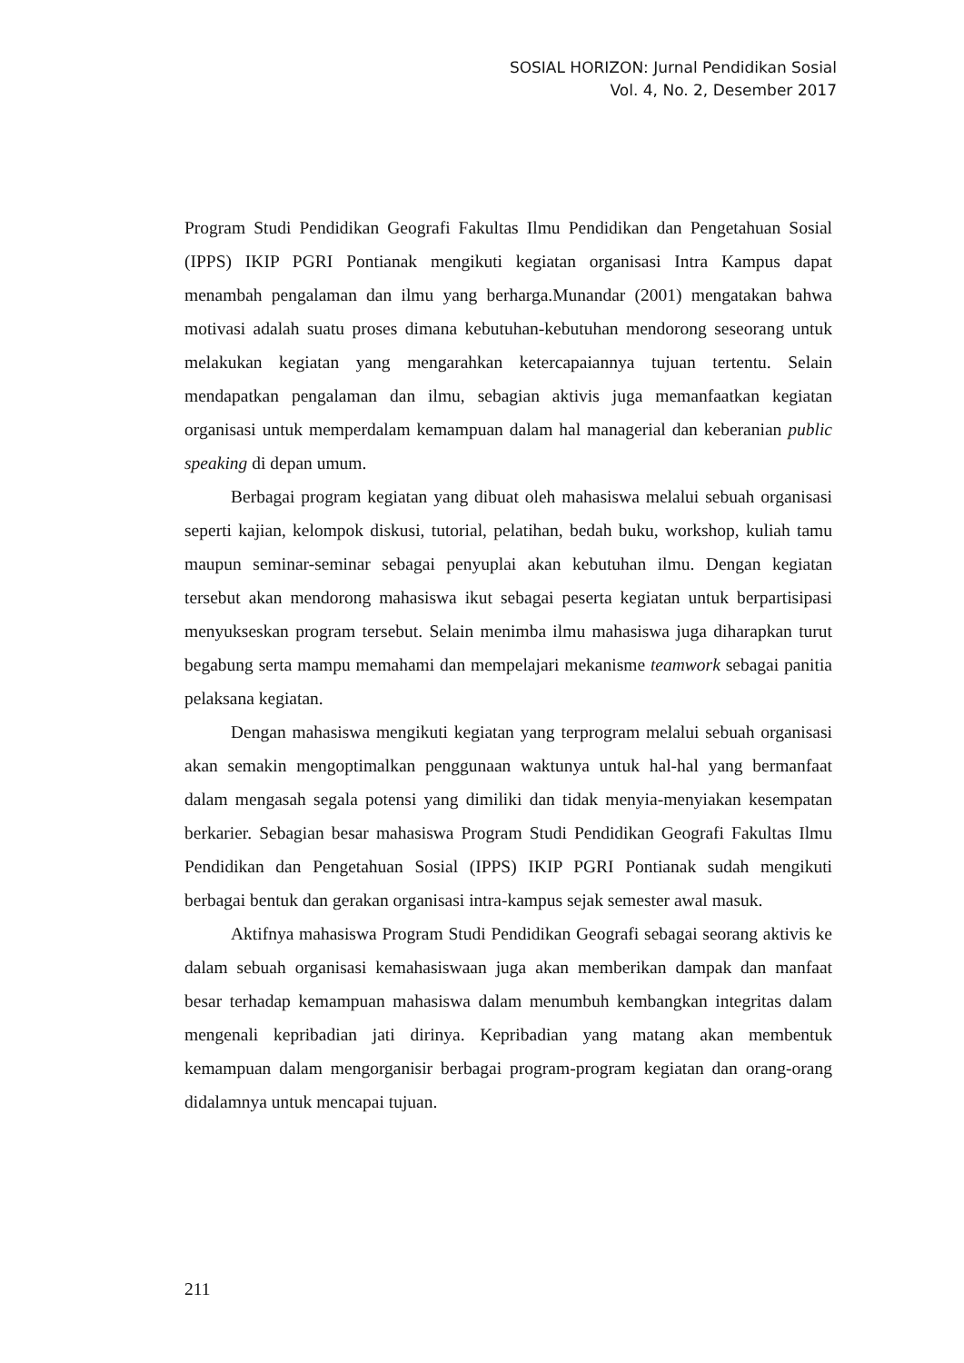SOSIAL HORIZON: Jurnal Pendidikan Sosial
Vol. 4, No. 2, Desember 2017
Program Studi Pendidikan Geografi Fakultas Ilmu Pendidikan dan Pengetahuan Sosial (IPPS) IKIP PGRI Pontianak mengikuti kegiatan organisasi Intra Kampus dapat menambah pengalaman dan ilmu yang berharga.Munandar (2001) mengatakan bahwa motivasi adalah suatu proses dimana kebutuhan-kebutuhan mendorong seseorang untuk melakukan kegiatan yang mengarahkan ketercapaiannya tujuan tertentu. Selain mendapatkan pengalaman dan ilmu, sebagian aktivis juga memanfaatkan kegiatan organisasi untuk memperdalam kemampuan dalam hal managerial dan keberanian public speaking di depan umum.
Berbagai program kegiatan yang dibuat oleh mahasiswa melalui sebuah organisasi seperti kajian, kelompok diskusi, tutorial, pelatihan, bedah buku, workshop, kuliah tamu maupun seminar-seminar sebagai penyuplai akan kebutuhan ilmu. Dengan kegiatan tersebut akan mendorong mahasiswa ikut sebagai peserta kegiatan untuk berpartisipasi menyukseskan program tersebut. Selain menimba ilmu mahasiswa juga diharapkan turut begabung serta mampu memahami dan mempelajari mekanisme teamwork sebagai panitia pelaksana kegiatan.
Dengan mahasiswa mengikuti kegiatan yang terprogram melalui sebuah organisasi akan semakin mengoptimalkan penggunaan waktunya untuk hal-hal yang bermanfaat dalam mengasah segala potensi yang dimiliki dan tidak menyia-menyiakan kesempatan berkarier. Sebagian besar mahasiswa Program Studi Pendidikan Geografi Fakultas Ilmu Pendidikan dan Pengetahuan Sosial (IPPS) IKIP PGRI Pontianak sudah mengikuti berbagai bentuk dan gerakan organisasi intra-kampus sejak semester awal masuk.
Aktifnya mahasiswa Program Studi Pendidikan Geografi sebagai seorang aktivis ke dalam sebuah organisasi kemahasiswaan juga akan memberikan dampak dan manfaat besar terhadap kemampuan mahasiswa dalam menumbuh kembangkan integritas dalam mengenali kepribadian jati dirinya. Kepribadian yang matang akan membentuk kemampuan dalam mengorganisir berbagai program-program kegiatan dan orang-orang didalamnya untuk mencapai tujuan.
211